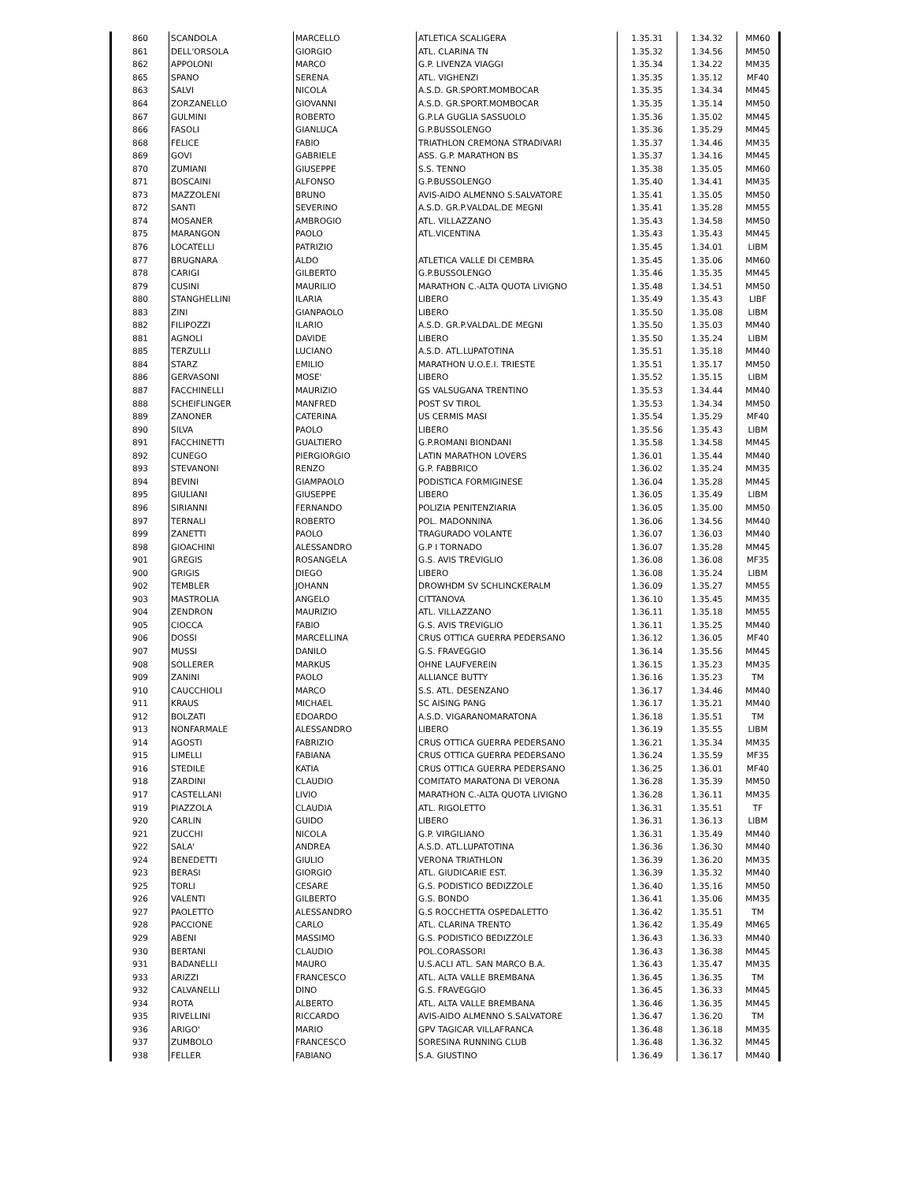| 860 | SCANDOLA | MARCELLO | ATLETICA SCALIGERA | 1.35.31 | 1.34.32 | MM60 |
| 861 | DELL'ORSOLA | GIORGIO | ATL. CLARINA TN | 1.35.32 | 1.34.56 | MM50 |
| 862 | APPOLONI | MARCO | G.P. LIVENZA VIAGGI | 1.35.34 | 1.34.22 | MM35 |
| 865 | SPANO | SERENA | ATL. VIGHENZI | 1.35.35 | 1.35.12 | MF40 |
| 863 | SALVI | NICOLA | A.S.D. GR.SPORT.MOMBOCAR | 1.35.35 | 1.34.34 | MM45 |
| 864 | ZORZANELLO | GIOVANNI | A.S.D. GR.SPORT.MOMBOCAR | 1.35.35 | 1.35.14 | MM50 |
| 867 | GULMINI | ROBERTO | G.P.LA GUGLIA SASSUOLO | 1.35.36 | 1.35.02 | MM45 |
| 866 | FASOLI | GIANLUCA | G.P.BUSSOLENGO | 1.35.36 | 1.35.29 | MM45 |
| 868 | FELICE | FABIO | TRIATHLON CREMONA STRADIVARI | 1.35.37 | 1.34.46 | MM35 |
| 869 | GOVI | GABRIELE | ASS. G.P. MARATHON BS | 1.35.37 | 1.34.16 | MM45 |
| 870 | ZUMIANI | GIUSEPPE | S.S. TENNO | 1.35.38 | 1.35.05 | MM60 |
| 871 | BOSCAINI | ALFONSO | G.P.BUSSOLENGO | 1.35.40 | 1.34.41 | MM35 |
| 873 | MAZZOLENI | BRUNO | AVIS-AIDO ALMENNO S.SALVATORE | 1.35.41 | 1.35.05 | MM50 |
| 872 | SANTI | SEVERINO | A.S.D. GR.P.VALDAL.DE MEGNI | 1.35.41 | 1.35.28 | MM55 |
| 874 | MOSANER | AMBROGIO | ATL. VILLAZZANO | 1.35.43 | 1.34.58 | MM50 |
| 875 | MARANGON | PAOLO | ATL.VICENTINA | 1.35.43 | 1.35.43 | MM45 |
| 876 | LOCATELLI | PATRIZIO | | 1.35.45 | 1.34.01 | LIBM |
| 877 | BRUGNARA | ALDO | ATLETICA VALLE DI CEMBRA | 1.35.45 | 1.35.06 | MM60 |
| 878 | CARIGI | GILBERTO | G.P.BUSSOLENGO | 1.35.46 | 1.35.35 | MM45 |
| 879 | CUSINI | MAURILIO | MARATHON C.-ALTA QUOTA LIVIGNO | 1.35.48 | 1.34.51 | MM50 |
| 880 | STANGHELLINI | ILARIA | LIBERO | 1.35.49 | 1.35.43 | LIBF |
| 883 | ZINI | GIANPAOLO | LIBERO | 1.35.50 | 1.35.08 | LIBM |
| 882 | FILIPOZZI | ILARIO | A.S.D. GR.P.VALDAL.DE MEGNI | 1.35.50 | 1.35.03 | MM40 |
| 881 | AGNOLI | DAVIDE | LIBERO | 1.35.50 | 1.35.24 | LIBM |
| 885 | TERZULLI | LUCIANO | A.S.D. ATL.LUPATOTINA | 1.35.51 | 1.35.18 | MM40 |
| 884 | STARZ | EMILIO | MARATHON U.O.E.I. TRIESTE | 1.35.51 | 1.35.17 | MM50 |
| 886 | GERVASONI | MOSE' | LIBERO | 1.35.52 | 1.35.15 | LIBM |
| 887 | FACCHINELLI | MAURIZIO | GS VALSUGANA TRENTINO | 1.35.53 | 1.34.44 | MM40 |
| 888 | SCHEIFLINGER | MANFRED | POST SV TIROL | 1.35.53 | 1.34.34 | MM50 |
| 889 | ZANONER | CATERINA | US CERMIS MASI | 1.35.54 | 1.35.29 | MF40 |
| 890 | SILVA | PAOLO | LIBERO | 1.35.56 | 1.35.43 | LIBM |
| 891 | FACCHINETTI | GUALTIERO | G.P.ROMANI BIONDANI | 1.35.58 | 1.34.58 | MM45 |
| 892 | CUNEGO | PIERGIORGIO | LATIN MARATHON LOVERS | 1.36.01 | 1.35.44 | MM40 |
| 893 | STEVANONI | RENZO | G.P. FABBRICO | 1.36.02 | 1.35.24 | MM35 |
| 894 | BEVINI | GIAMPAOLO | PODISTICA FORMIGINESE | 1.36.04 | 1.35.28 | MM45 |
| 895 | GIULIANI | GIUSEPPE | LIBERO | 1.36.05 | 1.35.49 | LIBM |
| 896 | SIRIANNI | FERNANDO | POLIZIA PENITENZIARIA | 1.36.05 | 1.35.00 | MM50 |
| 897 | TERNALI | ROBERTO | POL. MADONNINA | 1.36.06 | 1.34.56 | MM40 |
| 899 | ZANETTI | PAOLO | TRAGURADO VOLANTE | 1.36.07 | 1.36.03 | MM40 |
| 898 | GIOACHINI | ALESSANDRO | G.P I TORNADO | 1.36.07 | 1.35.28 | MM45 |
| 901 | GREGIS | ROSANGELA | G.S. AVIS TREVIGLIO | 1.36.08 | 1.36.08 | MF35 |
| 900 | GRIGIS | DIEGO | LIBERO | 1.36.08 | 1.35.24 | LIBM |
| 902 | TEMBLER | JOHANN | DROWHDM SV SCHLINCKERALM | 1.36.09 | 1.35.27 | MM55 |
| 903 | MASTROLIA | ANGELO | CITTANOVA | 1.36.10 | 1.35.45 | MM35 |
| 904 | ZENDRON | MAURIZIO | ATL. VILLAZZANO | 1.36.11 | 1.35.18 | MM55 |
| 905 | CIOCCA | FABIO | G.S. AVIS TREVIGLIO | 1.36.11 | 1.35.25 | MM40 |
| 906 | DOSSI | MARCELLINA | CRUS OTTICA GUERRA PEDERSANO | 1.36.12 | 1.36.05 | MF40 |
| 907 | MUSSI | DANILO | G.S. FRAVEGGIO | 1.36.14 | 1.35.56 | MM45 |
| 908 | SOLLERER | MARKUS | OHNE LAUFVEREIN | 1.36.15 | 1.35.23 | MM35 |
| 909 | ZANINI | PAOLO | ALLIANCE BUTTY | 1.36.16 | 1.35.23 | TM |
| 910 | CAUCCHIOLI | MARCO | S.S. ATL. DESENZANO | 1.36.17 | 1.34.46 | MM40 |
| 911 | KRAUS | MICHAEL | SC AISING PANG | 1.36.17 | 1.35.21 | MM40 |
| 912 | BOLZATI | EDOARDO | A.S.D. VIGARANOMARATONA | 1.36.18 | 1.35.51 | TM |
| 913 | NONFARMALE | ALESSANDRO | LIBERO | 1.36.19 | 1.35.55 | LIBM |
| 914 | AGOSTI | FABRIZIO | CRUS OTTICA GUERRA PEDERSANO | 1.36.21 | 1.35.34 | MM35 |
| 915 | LIMELLI | FABIANA | CRUS OTTICA GUERRA PEDERSANO | 1.36.24 | 1.35.59 | MF35 |
| 916 | STEDILE | KATIA | CRUS OTTICA GUERRA PEDERSANO | 1.36.25 | 1.36.01 | MF40 |
| 918 | ZARDINI | CLAUDIO | COMITATO MARATONA DI VERONA | 1.36.28 | 1.35.39 | MM50 |
| 917 | CASTELLANI | LIVIO | MARATHON C.-ALTA QUOTA LIVIGNO | 1.36.28 | 1.36.11 | MM35 |
| 919 | PIAZZOLA | CLAUDIA | ATL. RIGOLETTO | 1.36.31 | 1.35.51 | TF |
| 920 | CARLIN | GUIDO | LIBERO | 1.36.31 | 1.36.13 | LIBM |
| 921 | ZUCCHI | NICOLA | G.P. VIRGILIANO | 1.36.31 | 1.35.49 | MM40 |
| 922 | SALA' | ANDREA | A.S.D. ATL.LUPATOTINA | 1.36.36 | 1.36.30 | MM40 |
| 924 | BENEDETTI | GIULIO | VERONA TRIATHLON | 1.36.39 | 1.36.20 | MM35 |
| 923 | BERASI | GIORGIO | ATL. GIUDICARIE EST. | 1.36.39 | 1.35.32 | MM40 |
| 925 | TORLI | CESARE | G.S. PODISTICO BEDIZZOLE | 1.36.40 | 1.35.16 | MM50 |
| 926 | VALENTI | GILBERTO | G.S. BONDO | 1.36.41 | 1.35.06 | MM35 |
| 927 | PAOLETTO | ALESSANDRO | G.S ROCCHETTA OSPEDALETTO | 1.36.42 | 1.35.51 | TM |
| 928 | PACCIONE | CARLO | ATL. CLARINA TRENTO | 1.36.42 | 1.35.49 | MM65 |
| 929 | ABENI | MASSIMO | G.S. PODISTICO BEDIZZOLE | 1.36.43 | 1.36.33 | MM40 |
| 930 | BERTANI | CLAUDIO | POL.CORASSORI | 1.36.43 | 1.36.38 | MM45 |
| 931 | BADANELLI | MAURO | U.S.ACLI ATL. SAN MARCO B.A. | 1.36.43 | 1.35.47 | MM35 |
| 933 | ARIZZI | FRANCESCO | ATL. ALTA VALLE BREMBANA | 1.36.45 | 1.36.35 | TM |
| 932 | CALVANELLI | DINO | G.S. FRAVEGGIO | 1.36.45 | 1.36.33 | MM45 |
| 934 | ROTA | ALBERTO | ATL. ALTA VALLE BREMBANA | 1.36.46 | 1.36.35 | MM45 |
| 935 | RIVELLINI | RICCARDO | AVIS-AIDO ALMENNO S.SALVATORE | 1.36.47 | 1.36.20 | TM |
| 936 | ARIGO' | MARIO | GPV TAGICAR VILLAFRANCA | 1.36.48 | 1.36.18 | MM35 |
| 937 | ZUMBOLO | FRANCESCO | SORESINA RUNNING CLUB | 1.36.48 | 1.36.32 | MM45 |
| 938 | FELLER | FABIANO | S.A. GIUSTINO | 1.36.49 | 1.36.17 | MM40 |